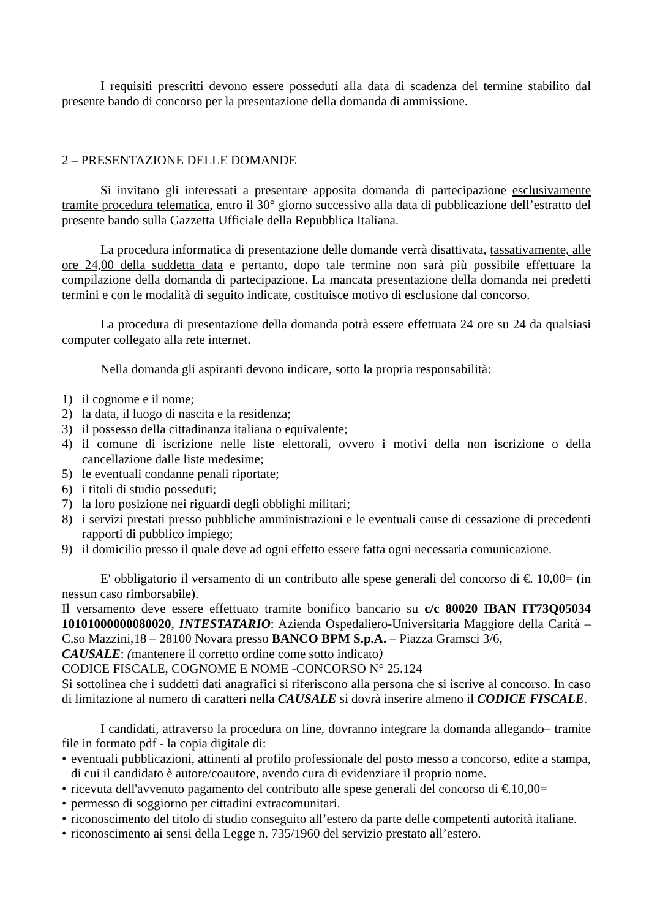I requisiti prescritti devono essere posseduti alla data di scadenza del termine stabilito dal presente bando di concorso per la presentazione della domanda di ammissione.
2 – PRESENTAZIONE DELLE DOMANDE
Si invitano gli interessati a presentare apposita domanda di partecipazione esclusivamente tramite procedura telematica, entro il 30° giorno successivo alla data di pubblicazione dell’estratto del presente bando sulla Gazzetta Ufficiale della Repubblica Italiana.
La procedura informatica di presentazione delle domande verrà disattivata, tassativamente, alle ore 24,00 della suddetta data e pertanto, dopo tale termine non sarà più possibile effettuare la compilazione della domanda di partecipazione. La mancata presentazione della domanda nei predetti termini e con le modalità di seguito indicate, costituisce motivo di esclusione dal concorso.
La procedura di presentazione della domanda potrà essere effettuata 24 ore su 24 da qualsiasi computer collegato alla rete internet.
Nella domanda gli aspiranti devono indicare, sotto la propria responsabilità:
1) il cognome e il nome;
2) la data, il luogo di nascita e la residenza;
3) il possesso della cittadinanza italiana o equivalente;
4) il comune di iscrizione nelle liste elettorali, ovvero i motivi della non iscrizione o della cancellazione dalle liste medesime;
5) le eventuali condanne penali riportate;
6) i titoli di studio posseduti;
7) la loro posizione nei riguardi degli obblighi militari;
8) i servizi prestati presso pubbliche amministrazioni e le eventuali cause di cessazione di precedenti rapporti di pubblico impiego;
9) il domicilio presso il quale deve ad ogni effetto essere fatta ogni necessaria comunicazione.
E' obbligatorio il versamento di un contributo alle spese generali del concorso di €. 10,00= (in nessun caso rimborsabile).
Il versamento deve essere effettuato tramite bonifico bancario su c/c 80020 IBAN IT73Q05034 10101000000080020, INTESTATARIO: Azienda Ospedaliero-Universitaria Maggiore della Carità – C.so Mazzini,18 – 28100 Novara presso BANCO BPM S.p.A. – Piazza Gramsci 3/6,
CAUSALE: (mantenere il corretto ordine come sotto indicato)
CODICE FISCALE, COGNOME E NOME -CONCORSO N° 25.124
Si sottolinea che i suddetti dati anagrafici si riferiscono alla persona che si iscrive al concorso. In caso di limitazione al numero di caratteri nella CAUSALE si dovrà inserire almeno il CODICE FISCALE.
I candidati, attraverso la procedura on line, dovranno integrare la domanda allegando– tramite file in formato pdf - la copia digitale di:
• eventuali pubblicazioni, attinenti al profilo professionale del posto messo a concorso, edite a stampa, di cui il candidato è autore/coautore, avendo cura di evidenziare il proprio nome.
• ricevuta dell'avvenuto pagamento del contributo alle spese generali del concorso di €.10,00=
• permesso di soggiorno per cittadini extracomunitari.
• riconoscimento del titolo di studio conseguito all’estero da parte delle competenti autorità italiane.
• riconoscimento ai sensi della Legge n. 735/1960 del servizio prestato all’estero.